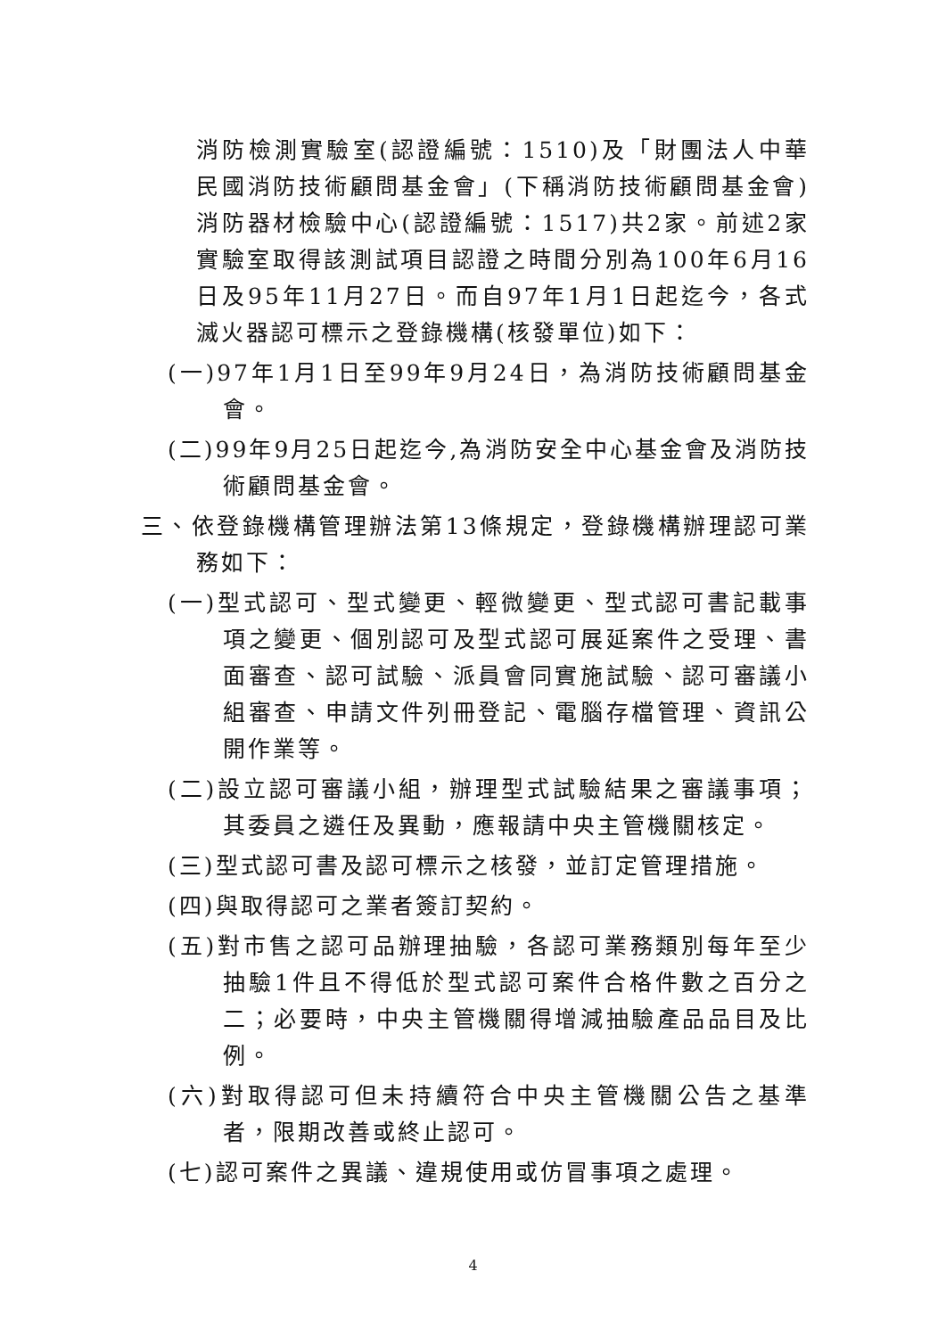消防檢測實驗室(認證編號：1510)及「財團法人中華民國消防技術顧問基金會」(下稱消防技術顧問基金會)消防器材檢驗中心(認證編號：1517)共2家。前述2家實驗室取得該測試項目認證之時間分別為100年6月16日及95年11月27日。而自97年1月1日起迄今，各式滅火器認可標示之登錄機構(核發單位)如下：
(一)97年1月1日至99年9月24日，為消防技術顧問基金會。
(二)99年9月25日起迄今,為消防安全中心基金會及消防技術顧問基金會。
三、依登錄機構管理辦法第13條規定，登錄機構辦理認可業務如下：
(一)型式認可、型式變更、輕微變更、型式認可書記載事項之變更、個別認可及型式認可展延案件之受理、書面審查、認可試驗、派員會同實施試驗、認可審議小組審查、申請文件列冊登記、電腦存檔管理、資訊公開作業等。
(二)設立認可審議小組，辦理型式試驗結果之審議事項；其委員之遴任及異動，應報請中央主管機關核定。
(三)型式認可書及認可標示之核發，並訂定管理措施。
(四)與取得認可之業者簽訂契約。
(五)對市售之認可品辦理抽驗，各認可業務類別每年至少抽驗1件且不得低於型式認可案件合格件數之百分之二；必要時，中央主管機關得增減抽驗產品品目及比例。
(六)對取得認可但未持續符合中央主管機關公告之基準者，限期改善或終止認可。
(七)認可案件之異議、違規使用或仿冒事項之處理。
4